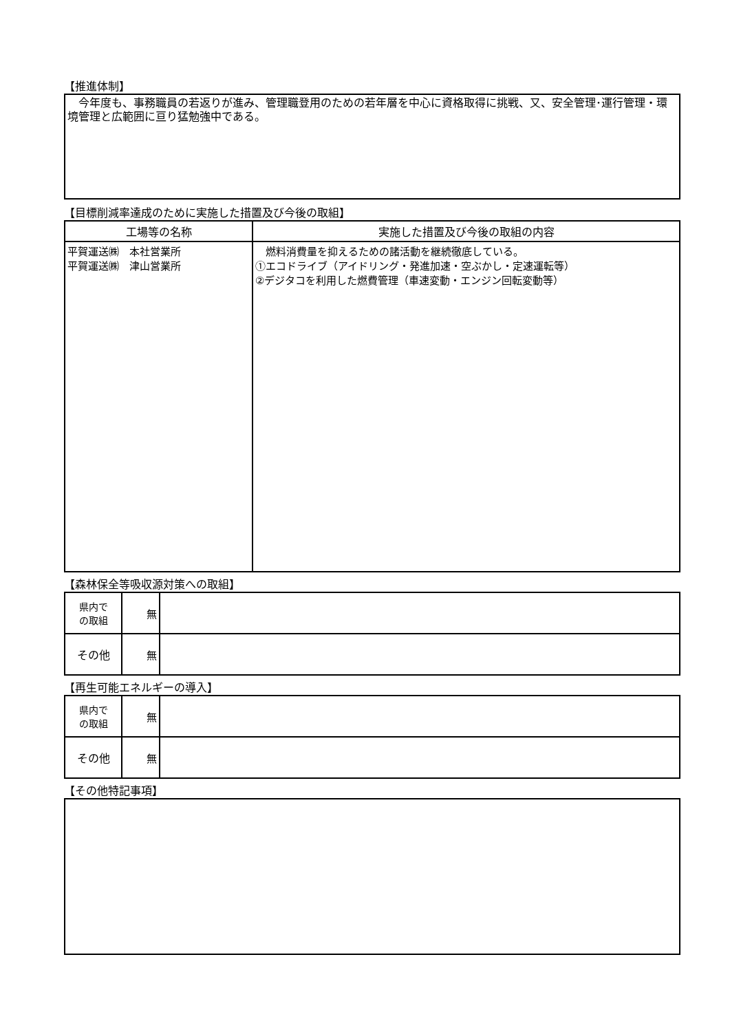【推進体制】
　今年度も、事務職員の若返りが進み、管理職登用のための若年層を中心に資格取得に挑戦、又、安全管理･運行管理・環境管理と広範囲に亘り猛勉強中である。
【目標削減率達成のために実施した措置及び今後の取組】
| 工場等の名称 | 実施した措置及び今後の取組の内容 |
| --- | --- |
| 平賀運送㈱ 本社営業所 平賀運送㈱ 津山営業所 | 燃料消費量を抑えるための諸活動を継続徹底している。 ①エコドライブ（アイドリング・発進加速・空ぶかし・定速運転等） ②デジタコを利用した燃費管理（車速変動・エンジン回転変動等） |
【森林保全等吸収源対策への取組】
| 県内で の取組 | 無 | |
| その他 | 無 | |
【再生可能エネルギーの導入】
| 県内で の取組 | 無 | |
| その他 | 無 | |
【その他特記事項】